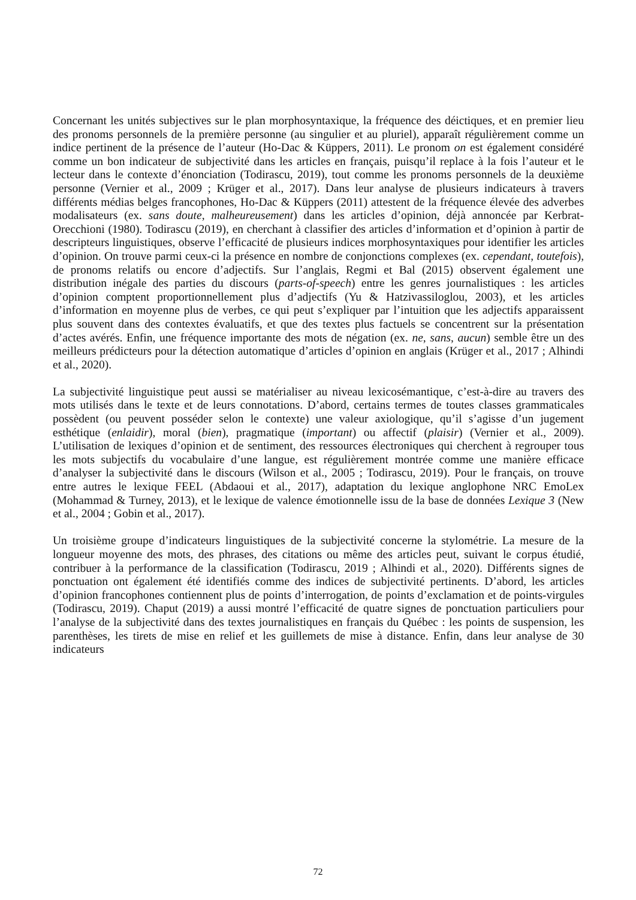Concernant les unités subjectives sur le plan morphosyntaxique, la fréquence des déictiques, et en premier lieu des pronoms personnels de la première personne (au singulier et au pluriel), apparaît régulièrement comme un indice pertinent de la présence de l’auteur (Ho-Dac & Küppers, 2011). Le pronom on est également considéré comme un bon indicateur de subjectivité dans les articles en français, puisqu’il replace à la fois l’auteur et le lecteur dans le contexte d’énonciation (Todirascu, 2019), tout comme les pronoms personnels de la deuxième personne (Vernier et al., 2009 ; Krüger et al., 2017). Dans leur analyse de plusieurs indicateurs à travers différents médias belges francophones, Ho-Dac & Küppers (2011) attestent de la fréquence élevée des adverbes modalisateurs (ex. sans doute, malheureusement) dans les articles d’opinion, déjà annoncée par Kerbrat-Orecchioni (1980). Todirascu (2019), en cherchant à classifier des articles d’information et d’opinion à partir de descripteurs linguistiques, observe l’efficacité de plusieurs indices morphosyntaxiques pour identifier les articles d’opinion. On trouve parmi ceux-ci la présence en nombre de conjonctions complexes (ex. cependant, toutefois), de pronoms relatifs ou encore d’adjectifs. Sur l’anglais, Regmi et Bal (2015) observent également une distribution inégale des parties du discours (parts-of-speech) entre les genres journalistiques : les articles d’opinion comptent proportionnellement plus d’adjectifs (Yu & Hatzivassiloglou, 2003), et les articles d’information en moyenne plus de verbes, ce qui peut s’expliquer par l’intuition que les adjectifs apparaissent plus souvent dans des contextes évaluatifs, et que des textes plus factuels se concentrent sur la présentation d’actes avérés. Enfin, une fréquence importante des mots de négation (ex. ne, sans, aucun) semble être un des meilleurs prédicteurs pour la détection automatique d’articles d’opinion en anglais (Krüger et al., 2017 ; Alhindi et al., 2020).
La subjectivité linguistique peut aussi se matérialiser au niveau lexicosémantique, c’est-à-dire au travers des mots utilisés dans le texte et de leurs connotations. D’abord, certains termes de toutes classes grammaticales possèdent (ou peuvent posséder selon le contexte) une valeur axiologique, qu’il s’agisse d’un jugement esthétique (enlaidir), moral (bien), pragmatique (important) ou affectif (plaisir) (Vernier et al., 2009). L’utilisation de lexiques d’opinion et de sentiment, des ressources électroniques qui cherchent à regrouper tous les mots subjectifs du vocabulaire d’une langue, est régulièrement montrée comme une manière efficace d’analyser la subjectivité dans le discours (Wilson et al., 2005 ; Todirascu, 2019). Pour le français, on trouve entre autres le lexique FEEL (Abdaoui et al., 2017), adaptation du lexique anglophone NRC EmoLex (Mohammad & Turney, 2013), et le lexique de valence émotionnelle issu de la base de données Lexique 3 (New et al., 2004 ; Gobin et al., 2017).
Un troisième groupe d’indicateurs linguistiques de la subjectivité concerne la stylométrie. La mesure de la longueur moyenne des mots, des phrases, des citations ou même des articles peut, suivant le corpus étudié, contribuer à la performance de la classification (Todirascu, 2019 ; Alhindi et al., 2020). Différents signes de ponctuation ont également été identifiés comme des indices de subjectivité pertinents. D’abord, les articles d’opinion francophones contiennent plus de points d’interrogation, de points d’exclamation et de points-virgules (Todirascu, 2019). Chaput (2019) a aussi montré l’efficacité de quatre signes de ponctuation particuliers pour l’analyse de la subjectivité dans des textes journalistiques en français du Québec : les points de suspension, les parenthèses, les tirets de mise en relief et les guillemets de mise à distance. Enfin, dans leur analyse de 30 indicateurs
72